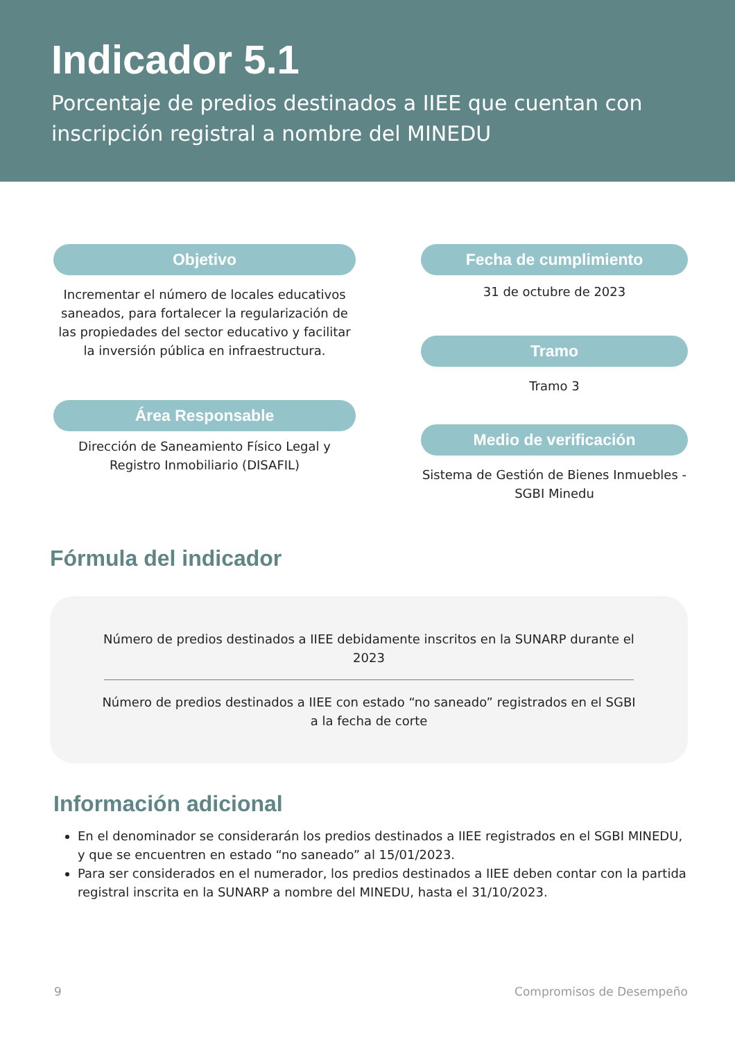Indicador 5.1
Porcentaje de predios destinados a IIEE que cuentan con inscripción registral a nombre del MINEDU
Objetivo
Incrementar el número de locales educativos saneados, para fortalecer la regularización de las propiedades del sector educativo y facilitar la inversión pública en infraestructura.
Área Responsable
Dirección de Saneamiento Físico Legal y Registro Inmobiliario (DISAFIL)
Fecha de cumplimiento
31 de octubre de 2023
Tramo
Tramo 3
Medio de verificación
Sistema de Gestión de Bienes Inmuebles - SGBI Minedu
Fórmula del indicador
Número de predios destinados a IIEE debidamente inscritos en la SUNARP durante el 2023
Número de predios destinados a IIEE con estado “no saneado” registrados en el SGBI a la fecha de corte
Información adicional
En el denominador se considerarán los predios destinados a IIEE registrados en el SGBI MINEDU, y que se encuentren en estado “no saneado” al 15/01/2023.
Para ser considerados en el numerador, los predios destinados a IIEE deben contar con la partida registral inscrita en la SUNARP a nombre del MINEDU, hasta el 31/10/2023.
9 Compromisos de Desempeño